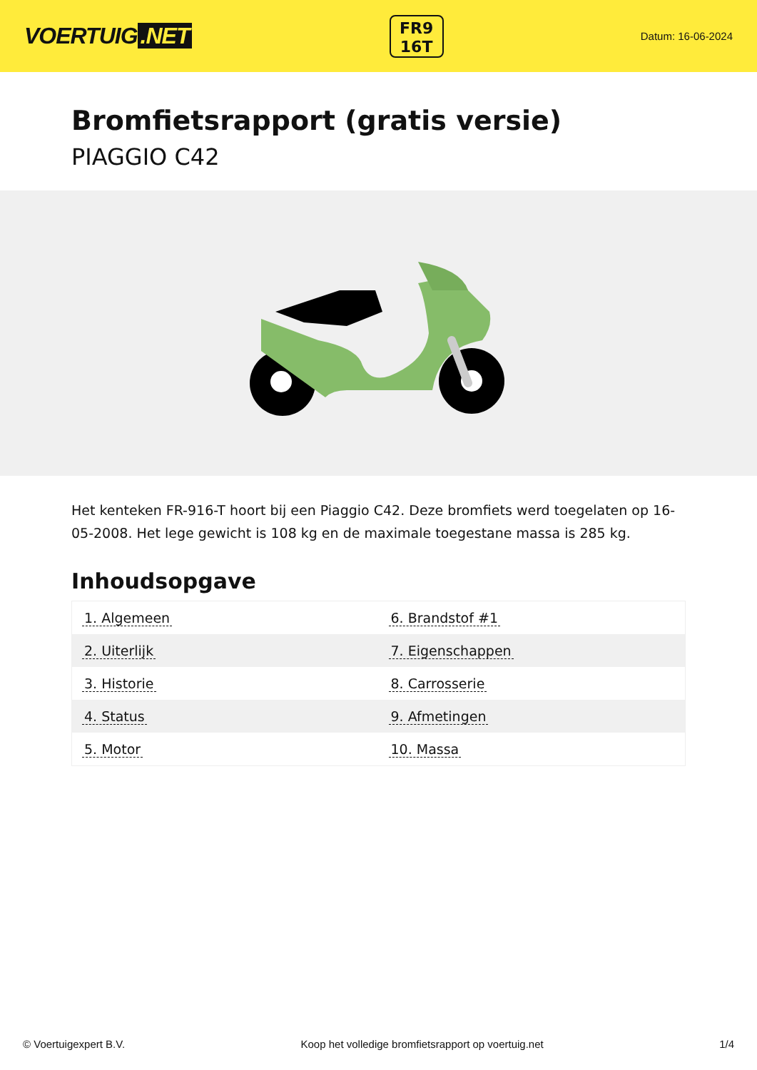VOERTUIG.NET
FR9
16T
Datum: 16-06-2024
Bromfietsrapport (gratis versie)
PIAGGIO C42
Het kenteken FR-916-T hoort bij een Piaggio C42. Deze bromfiets werd toegelaten op 16-05-2008. Het lege gewicht is 108 kg en de maximale toegestane massa is 285 kg.
Inhoudsopgave
| 1. Algemeen | 6. Brandstof #1 |
| 2. Uiterlijk | 7. Eigenschappen |
| 3. Historie | 8. Carrosserie |
| 4. Status | 9. Afmetingen |
| 5. Motor | 10. Massa |
© Voertuigexpert B.V. Koop het volledige bromfietsrapport op voertuig.net
1/4